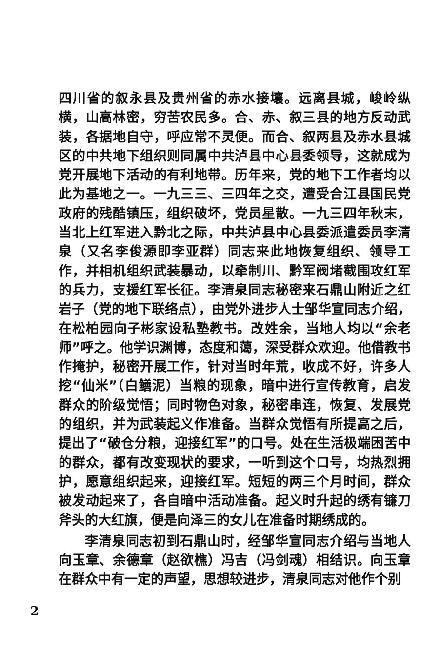四川省的叙永县及贵州省的赤水接壤。远离县城，峻岭纵横，山高林密，穷苦农民多。合、赤、叙三县的地方反动武装，各据地自守，呼应常不灵便。而合、叙两县及赤水县城区的中共地下组织则同属中共泸县中心县委领导，这就成为党开展地下活动的有利地带。历年来，党的地下工作者均以此为基地之一。一九三三、三四年之交，遭受合江县国民党政府的残酷镇压，组织破坏，党员星散。一九三四年秋末，当北上红军进入黔北之际，中共泸县中心县委派遣委员李清泉（又名李俊源即李亚群）同志来此地恢复组织、领导工作，并相机组织武装暴动，以牵制川、黔军阀堵截围攻红军的兵力，支援红军长征。李清泉同志秘密来石鼎山附近之红岩子（党的地下联络点），由党外进步人士邹华宣同志介绍，在松柏园向子彬家设私塾教书。改姓余，当地人均以“余老师”呼之。他学识渊博，态度和蔼，深受群众欢迎。他借教书作掩护，秘密开展工作，针对当时年荒，收成不好，许多人挖“仙米”（白鳝泥）当粮的现象，暗中进行宣传教育，启发群众的阶级觉悟；同时物色对象，秘密串连，恢复、发展党的组织，并为武装起义作准备。当群众觉悟有所提高之后，提出了“破仓分粮，迎接红军”的口号。处在生活极端困苦中的群众，都有改变现状的要求，一听到这个口号，均热烈拥护，愿意组织起来，迎接红军。短短的两三个月时间，群众被发动起来了，各自暗中活动准备。起义时升起的绣有镰刀斧头的大红旗，便是向泽三的女儿在准备时期绣成的。
李清泉同志初到石鼎山时，经邹华宣同志介绍与当地人向玉章、余德章（赵欲樵）冯吉（冯剑魂）相结识。向玉章在群众中有一定的声望，思想较进步，清泉同志对他作个别
2